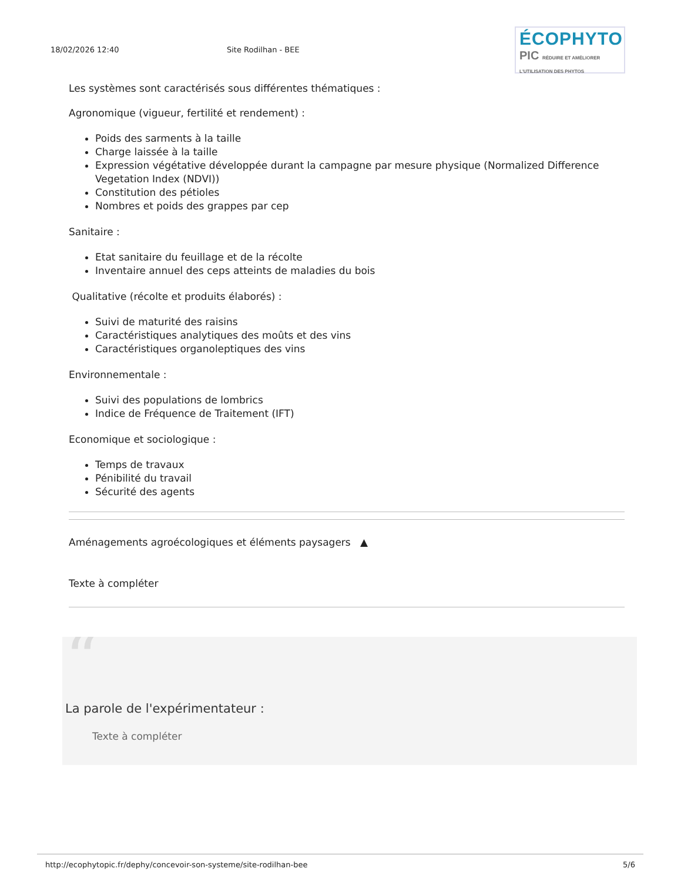18/02/2026 12:40 Site Rodilhan - BEE
ÉCOPHYTO
PIC RÉDUIRE ET AMÉLIORER L'UTILISATION DES PHYTOS
Les systèmes sont caractérisés sous différentes thématiques :
Agronomique (vigueur, fertilité et rendement) :
Poids des sarments à la taille
Charge laissée à la taille
Expression végétative développée durant la campagne par mesure physique (Normalized Difference Vegetation Index (NDVI))
Constitution des pétioles
Nombres et poids des grappes par cep
Sanitaire :
Etat sanitaire du feuillage et de la récolte
Inventaire annuel des ceps atteints de maladies du bois
Qualitative (récolte et produits élaborés) :
Suivi de maturité des raisins
Caractéristiques analytiques des moûts et des vins
Caractéristiques organoleptiques des vins
Environnementale :
Suivi des populations de lombrics
Indice de Fréquence de Traitement (IFT)
Economique et sociologique :
Temps de travaux
Pénibilité du travail
Sécurité des agents
Aménagements agroécologiques et éléments paysagers ▲
Texte à compléter
“
La parole de l'expérimentateur :
Texte à compléter
http://ecophytopic.fr/dephy/concevoir-son-systeme/site-rodilhan-bee 5/6